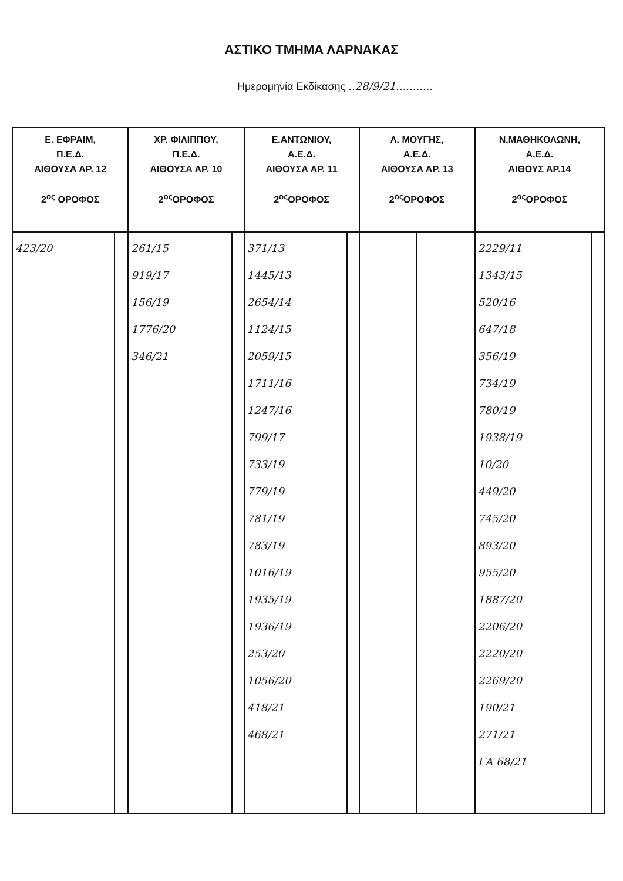ΑΣΤΙΚΟ ΤΜΗΜΑ ΛΑΡΝΑΚΑΣ
Ημερομηνία Εκδίκασης ..28/9/21...........
| Ε. ΕΦΡΑΙΜ, Π.Ε.Δ. ΑΙΘΟΥΣΑ ΑΡ. 12 2<sup>ος</sup> ΟΡΟΦΟΣ | | ΧΡ. ΦΙΛΙΠΠΟΥ, Π.Ε.Δ. ΑΙΘΟΥΣΑ ΑΡ. 10 2<sup>ος</sup>ΟΡΟΦΟΣ | | Ε.ΑΝΤΩΝΙΟΥ, Α.Ε.Δ. ΑΙΘΟΥΣΑ ΑΡ. 11 2<sup>ος</sup>ΟΡΟΦΟΣ | | Λ. ΜΟΥΓΗΣ, Α.Ε.Δ. ΑΙΘΟΥΣΑ ΑΡ. 13 2<sup>ος</sup>ΟΡΟΦΟΣ | | Ν.ΜΑΘΗΚΟΛΩΝΗ, Α.Ε.Δ. ΑΙΘΟΥΣ ΑΡ.14 2<sup>ος</sup>ΟΡΟΦΟΣ | |
| --- | --- | --- | --- | --- | --- | --- | --- | --- | --- |
| 423/20 | | 261/15 919/17 156/19 1776/20 346/21 | | 371/13 1445/13 2654/14 1124/15 2059/15 1711/16 1247/16 799/17 733/19 779/19 781/19 783/19 1016/19 1935/19 1936/19 253/20 1056/20 418/21 468/21 | | | | 2229/11 1343/15 520/16 647/18 356/19 734/19 780/19 1938/19 10/20 449/20 745/20 893/20 955/20 1887/20 2206/20 2220/20 2269/20 190/21 271/21 ΓΑ 68/21 | |